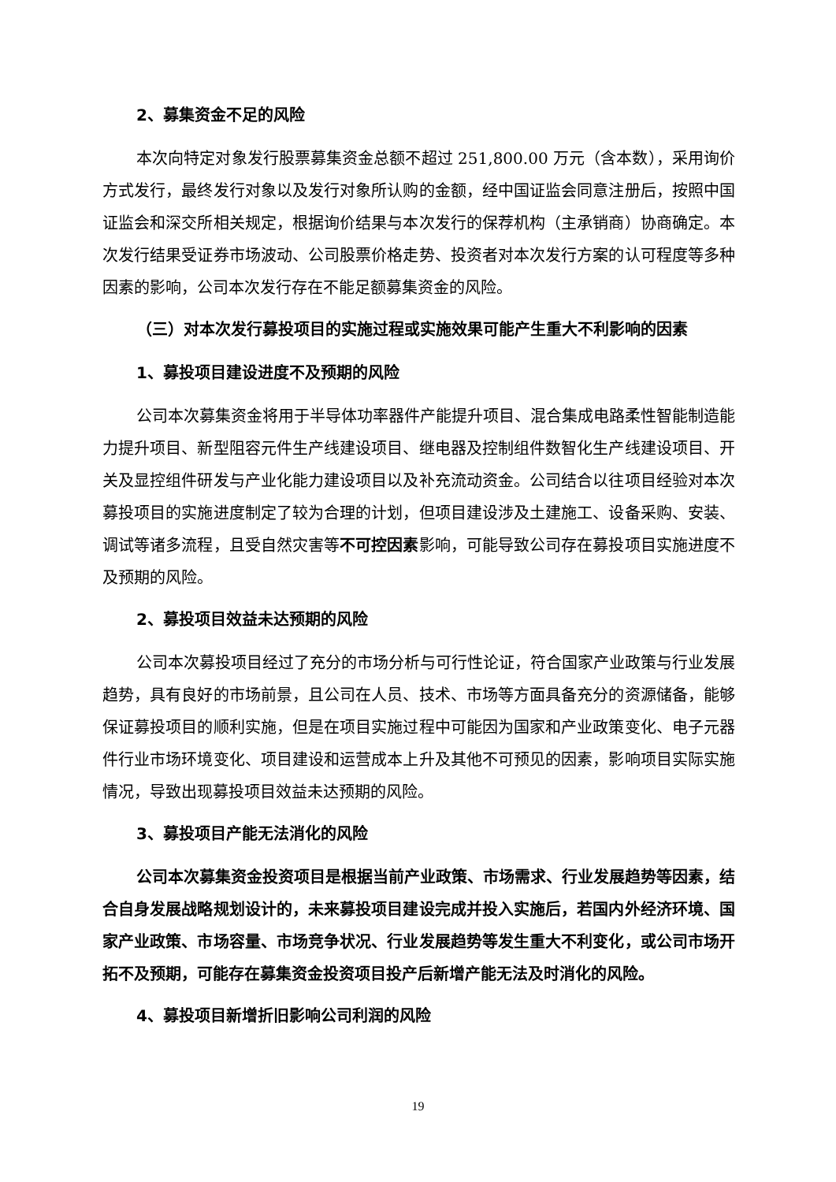2、募集资金不足的风险
本次向特定对象发行股票募集资金总额不超过 251,800.00 万元（含本数），采用询价方式发行，最终发行对象以及发行对象所认购的金额，经中国证监会同意注册后，按照中国证监会和深交所相关规定，根据询价结果与本次发行的保荐机构（主承销商）协商确定。本次发行结果受证券市场波动、公司股票价格走势、投资者对本次发行方案的认可程度等多种因素的影响，公司本次发行存在不能足额募集资金的风险。
（三）对本次发行募投项目的实施过程或实施效果可能产生重大不利影响的因素
1、募投项目建设进度不及预期的风险
公司本次募集资金将用于半导体功率器件产能提升项目、混合集成电路柔性智能制造能力提升项目、新型阻容元件生产线建设项目、继电器及控制组件数智化生产线建设项目、开关及显控组件研发与产业化能力建设项目以及补充流动资金。公司结合以往项目经验对本次募投项目的实施进度制定了较为合理的计划，但项目建设涉及土建施工、设备采购、安装、调试等诸多流程，且受自然灾害等不可控因素影响，可能导致公司存在募投项目实施进度不及预期的风险。
2、募投项目效益未达预期的风险
公司本次募投项目经过了充分的市场分析与可行性论证，符合国家产业政策与行业发展趋势，具有良好的市场前景，且公司在人员、技术、市场等方面具备充分的资源储备，能够保证募投项目的顺利实施，但是在项目实施过程中可能因为国家和产业政策变化、电子元器件行业市场环境变化、项目建设和运营成本上升及其他不可预见的因素，影响项目实际实施情况，导致出现募投项目效益未达预期的风险。
3、募投项目产能无法消化的风险
公司本次募集资金投资项目是根据当前产业政策、市场需求、行业发展趋势等因素，结合自身发展战略规划设计的，未来募投项目建设完成并投入实施后，若国内外经济环境、国家产业政策、市场容量、市场竞争状况、行业发展趋势等发生重大不利变化，或公司市场开拓不及预期，可能存在募集资金投资项目投产后新增产能无法及时消化的风险。
4、募投项目新增折旧影响公司利润的风险
19